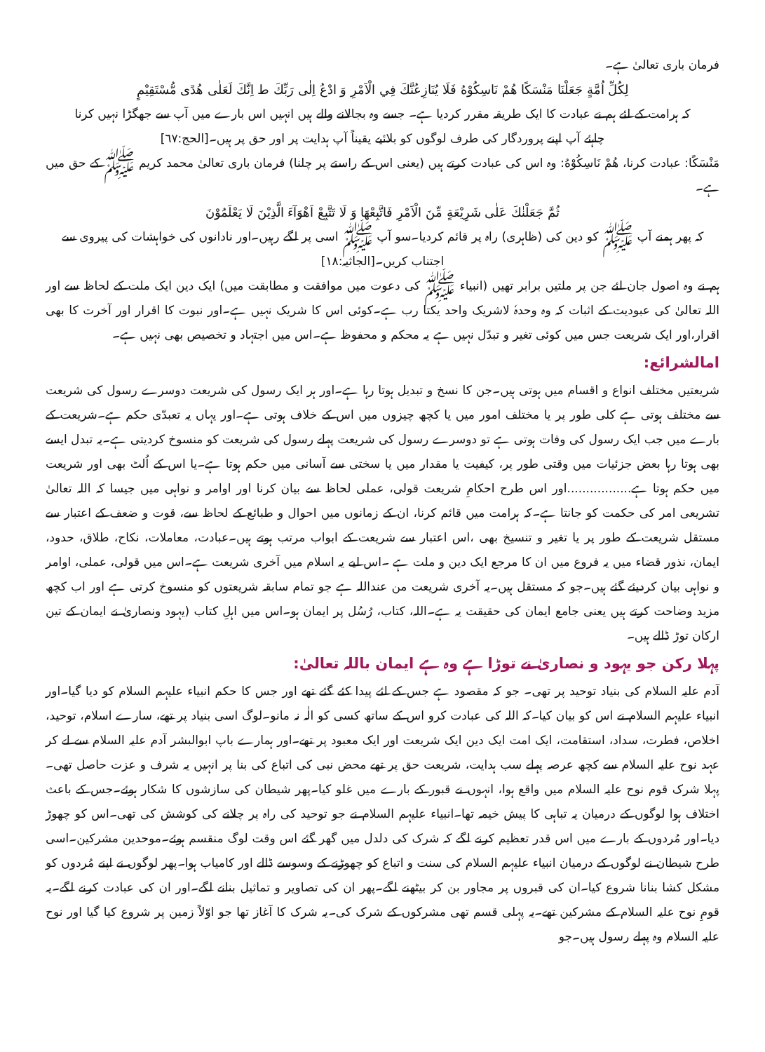فرمان باری تعالیٰ ہے۔
لِكُلِّ اُمَّةٍ جَعَلْنَا مَنْسَكًا هُمْ نَاسِكُوْهُ فَلَا يُنَازِعُنَّكَ فِي الْاَمْرِ وَ ادْعُ اِلٰى رَبِّكَ ط اِنَّكَ لَعَلٰى هُدًى مُّسْتَقِيْمٍ
کہ ہرامت کے لئے ہم نے عبادت کا ایک طریقہ مقرر کردیا ہے۔ جسے وہ بجالانے والے ہیں انہیں اس بارے میں آپ سے جھگڑا نہیں کرنا
چاہئے آپ اپنے پروردگار کی طرف لوگوں کو بلائیے یقیناً آپ ہدایت پر اور حق پر ہیں۔[الحج:٦٧]
مَنْسَكًا: عبادت کرنا، هُمْ نَاسِكُوْهُ: وہ اس کی عبادت کرتے ہیں (یعنی اس کے راستے پر چلنا) فرمان باری تعالیٰ محمد کریم ﷺ کے حق میں ہے۔
ثُمَّ جَعَلْنٰكَ عَلٰى شَرِيْعَةٍ مِّنَ الْاَمْرِ فَاتَّبِعْهَا وَ لَا تَتَّبِعْ اَهْوَآءَ الَّذِيْنَ لَا يَعْلَمُوْنَ
کہ پھر ہمنے آپ ﷺ کو دین کی (ظاہری) راہ پر قائم کردیا۔سو آپ ﷺ اسی پر لگے رہیں۔اور نادانوں کی خواہشات کی پیروی سے
اجتناب کریں۔[الجاثیہ:١٨]
ہم نے وہ اصول جان لئے جن پر ملتیں برابر تھیں (انبیاء ﷺ کی دعوت میں موافقت و مطابقت میں) ایک دین ایک ملت کے لحاظ سے اور اللہ تعالیٰ کی عبودیت کے اثبات کہ وہ وحدہٗ لاشریک واحد یکتا رب ہے۔کوئی اس کا شریک نہیں ہے۔اور نبوت کا اقرار اور آخرت کا بھی اقرار،اور ایک شریعت جس میں کوئی تغیر و تبدّل نہیں ہے یہ محکم و محفوظ ہے۔اس میں اجتہاد و تخصیص بھی نہیں ہے۔
امالشرائع:
شریعتیں مختلف انواع و اقسام میں ہوتی ہیں۔جن کا نسخ و تبدیل ہوتا رہا ہے۔اور ہر ایک رسول کی شریعت دوسرے رسول کی شریعت سے مختلف ہوتی ہے کلی طور پر یا مختلف امور میں یا کچھ چیزوں میں اس کے خلاف ہوتی ہے۔اور یہاں یہ تعبدّی حکم ہے۔شریعت کے بارے میں جب ایک رسول کی وفات ہوتی ہے تو دوسرے رسول کی شریعت پہلے رسول کی شریعت کو منسوخ کردیتی ہے۔یہ تبدل ایسے بھی ہوتا رہا بعض جزئیات میں وقتی طور پر، کیفیت یا مقدار میں یا سختی سے آسانی میں حکم ہوتا ہے۔یا اس کے اُلٹ بھی اور شریعت میں حکم ہوتا ہے.................اور اس طرح احکامِ شریعت قولی، عملی لحاظ سے بیان کرنا اور اوامر و نواہی میں جیسا کہ اللہ تعالیٰ تشریعی امر کی حکمت کو جانتا ہے۔کہ ہرامت میں قائم کرنا، ان کے زمانوں میں احوال و طبائع کے لحاظ سے، قوت و ضعف کے اعتبار سے مستقل شریعت کے طور پر یا تغیر و تنسیخ بھی ،اس اعتبار سے شریعت کے ابواب مرتب ہوتے ہیں۔عبادت، معاملات، نکاح، طلاق، حدود، ایمان، نذور قضاء میں یہ فروع میں ان کا مرجع ایک دین و ملت ہے ۔اس لیے یہ اسلام میں آخری شریعت ہے۔اس میں قولی، عملی، اوامر و نواہی بیان کردیئے گئے ہیں۔جو کہ مستقل ہیں۔یہ آخری شریعت من عنداللہ ہے جو تمام سابقہ شریعتوں کو منسوخ کرتی ہے اور اب کچھ مزید وضاحت کرتے ہیں یعنی جامع ایمان کی حقیقت یہ ہے۔اللہ، کتاب، رُسُل پر ایمان ہو۔اس میں اہلِ کتاب (یہود ونصاریٰ نے ایمان کے تین ارکان توڑ ڈالے ہیں۔
پہلا رکن جو یہود و نصاریٰ نے توڑا ہے وہ ہے ایمان باللہ تعالیٰ:
آدم علیہ السلام کی بنیاد توحید پر تھی۔ جو کہ مقصود ہے جس کے لئے پیدا کئے گئے تھے اور جس کا حکم انبیاء علیہم السلام کو دیا گیا۔اور انبیاء علیہم السلام نے اس کو بیان کیا۔کہ اللہ کی عبادت کرو اس کے ساتھ کسی کو الٰہ نہ مانو۔لوگ اسی بنیاد پر تھے، سارے اسلام، توحید، اخلاص، فطرت، سداد، استقامت، ایک امت ایک دین ایک شریعت اور ایک معبود پر تھے۔اور ہمارے باپ ابوالبشر آدم علیہ السلام سے لے کر عہد نوح علیہ السلام سے کچھ عرصہ پہلے سب ہدایت، شریعت حق پر تھے محض نبی کی اتباع کی بنا پر انہیں یہ شرف و عزت حاصل تھی۔پہلا شرک قوم نوح علیہ السلام میں واقع ہوا، انہوں نے قبور کے بارے میں غلو کیا۔پھر شیطان کی سازشوں کا شکار ہوئے۔جس کے باعث اختلاف ہوا لوگوں کے درمیان یہ تباہی کا پیش خیمہ تھا۔انبیاء علیہم السلام نے جو توحید کی راہ پر چلانے کی کوشش کی تھی۔اس کو چھوڑ دیا۔اور مُردوں کے بارے میں اس قدر تعظیم کرنے لگے کہ شرک کی دلدل میں گھر گئے اس وقت لوگ منقسم ہوئے۔موحدین مشرکین۔اسی طرح شیطان نے لوگوں کے درمیان انبیاء علیہم السلام کی سنت و اتباع کو چھوڑنے کے وسوسے ڈالے اور کامیاب ہوا۔پھر لوگوں نے اپنے مُردوں کو مشکل کشا بنانا شروع کیا۔ان کی قبروں پر مجاور بن کر بیٹھنے لگے۔پھر ان کی تصاویر و تماثیل بنانے لگے۔اور ان کی عبادت کرنے لگے۔یہ قومِ نوح علیہ السلام کے مشرکین تھے۔یہ پہلی قسم تھی مشرکوں کے شرک کی۔یہ شرک کا آغاز تھا جو اوّلاً زمین پر شروع کیا گیا اور نوح علیہ السلام وہ پہلے رسول ہیں۔جو